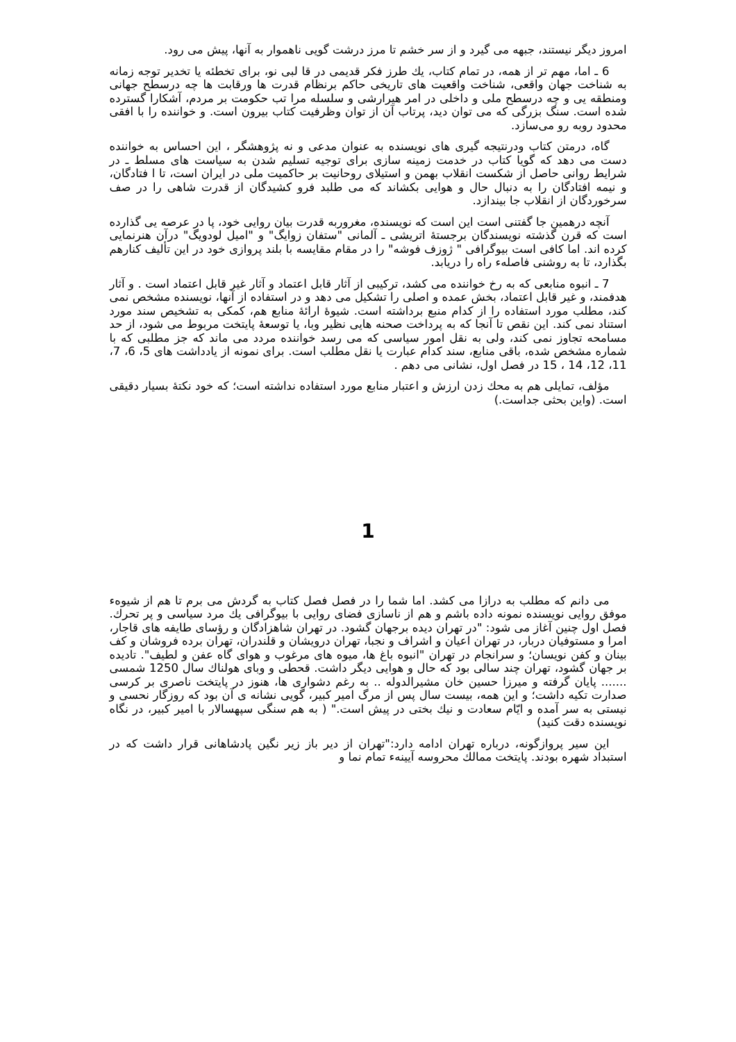امروز دیگر نیستند، جبهه می گیرد و از سر خشم تا مرز درشت گویی ناهموار به آنها، پیش می رود.
6 ـ اما، مهم تر از همه، در تمام کتاب، يك طرز فکر قدیمی در قا لبی نو، برای تخطئه یا تخدیر توجه زمانه به شناخت جهان واقعی، شناخت واقعیت های تاریخی حاکم برنظام قدرت ها ورقابت ها چه درسطح جهانی ومنطقه یی و چه درسطح ملی و داخلی در امر هیرارشی و سلسله مرا تب حکومت بر مردم، آشکارا گسترده شده است. سنگ بزرگی که می توان دید، پرتاب آن از توان وظرفیت کتاب بیرون است. و خواننده را با افقی محدود روبه رو می‌سازد.
گاه، درمتن کتاب ودرنتیجه گیری های نویسنده به عنوان مدعی و نه پژوهشگر ، این احساس به خواننده دست می دهد که گویا کتاب در خدمت زمینه سازی برای توجیه تسلیم شدن به سیاست های مسلط ـ در شرایط روانی حاصل از شکست انقلاب بهمن و استیلای روحانیت بر حاکمیت ملی در ایران است، تا ا فتادگان، و نیمه افتادگان را به دنبال حال و هوایی بکشاند که می طلبد فرو کشیدگان از قدرت شاهی را در صف سرخوردگان از انقلاب جا بیندازد.
آنچه درهمین جا گفتنی است این است که نویسنده، مغروربه قدرت بیان روایی خود، پا در عرصه یی گذارده است که قرن گذشته نویسندگان برجستۀ اتریشی ـ آلمانی "ستفان زوایگ" و "امیل لودویگ" درآن هنرنمایی کرده اند. اما کافی است بیوگرافی " ژوزف فوشه" را در مقام مقایسه با بلند پروازی خود در این تألیف کنارهم بگذارد، تا به روشنی فاصلهء راه را دریابد.
7 ـ انبوه منابعی که به رخ خواننده می کشد، ترکیبی از آثار قابل اعتماد و آثار غیر قابل اعتماد است . و آثار هدفمند، و غیر قابل اعتماد، بخش عمده و اصلی را تشکیل می دهد و در استفاده از آنها، نویسنده مشخص نمی کند، مطلب مورد استفاده را از کدام منبع برداشته است. شیوۀ ارائۀ منابع هم، کمکی به تشخیص سند مورد استناد نمی کند. این نقص تا آنجا که به پرداخت صحنه هایی نظیر وبا، یا توسعۀ پایتخت مربوط می شود، از حد مسامحه تجاوز نمی کند، ولی به نقل امور سیاسی که می رسد خواننده مردد می ماند که جز مطلبی که با شماره مشخص شده، باقی منابع، سند کدام عبارت یا نقل مطلب است. برای نمونه از یادداشت های 5، 6، 7، 11، 12، 14 ، 15 در فصل اول، نشانی می دهم .
مؤلف، تمایلی هم به محك زدن ارزش و اعتبار منابع مورد استفاده نداشته است؛ که خود نکتۀ بسیار دقیقی است. (واین بحثی جداست.)
1
می دانم که مطلب به درازا می کشد. اما شما را در فصل فصل کتاب به گردش می برم تا هم از شیوهء موفق روایی نویسنده نمونه داده باشم و هم از ناسازی فضای روایی با بیوگرافی يك مرد سیاسی و پر تحرك. فصل اول چنین آغاز می شود: "در تهران دیده برجهان گشود. در تهران شاهزادگان و رؤسای طایفه های قاجار، امرا و مستوفیان دربار، در تهران اعیان و اشراف و نجبا، تهران درویشان و قلندران، تهران برده فروشان و کف بینان و کفن نویسان؛ و سرانجام در تهران "انبوه باغ ها، میوه های مرغوب و هوای گاه عفن و لطیف". تادیده بر جهان گشود، تهران چند سالی بود که حال و هوایی دیگر داشت. قحطی و وبای هولناك سال 1250 شمسی ....... پایان گرفته و میرزا حسین خان مشیرالدوله .. به رغم دشواری ها، هنوز در پایتخت ناصری بر کرسی صدارت تکیه داشت؛ و این همه، بیست سال پس از مرگ امیر کبیر، گویی نشانه ی آن بود که روزگار نحسی و نیستی به سر آمده و ایّام سعادت و نیك بختی در پیش است." ( به هم سنگی سپهسالار با امیر کبیر، در نگاه نویسنده دقت کنید)
این سیر پروازگونه، درباره تهران ادامه دارد:"تهران از دیر باز زیر نگین پادشاهانی قرار داشت که در استبداد شهره بودند. پایتخت ممالك محروسه آیینهء تمام نما و